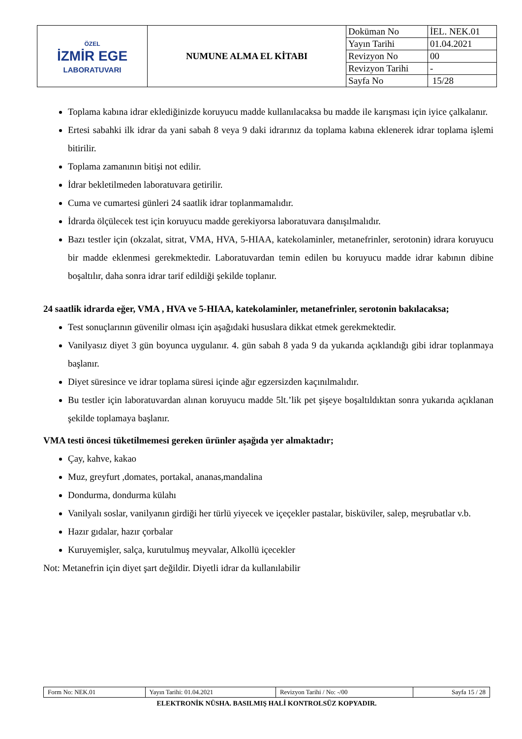| ÖZEL İZMİR EGE LABORATUVARI | NUMUNE ALMA EL KİTABI | Doküman No | İEL. NEK.01 |
| | | Yayın Tarihi | 01.04.2021 |
| | | Revizyon No | 00 |
| | | Revizyon Tarihi | - |
| | | Sayfa No | 15/28 |
Toplama kabına idrar eklediğinizde koruyucu madde kullanılacaksa bu madde ile karışması için iyice çalkalanır.
Ertesi sabahki ilk idrar da yani sabah 8 veya 9 daki idrarınız da toplama kabına eklenerek idrar toplama işlemi bitirilir.
Toplama zamanının bitişi not edilir.
İdrar bekletilmeden laboratuvara getirilir.
Cuma ve cumartesi günleri 24 saatlik idrar toplanmamalıdır.
İdrarda ölçülecek test için koruyucu madde gerekiyorsa laboratuvara danışılmalıdır.
Bazı testler için (okzalat, sitrat, VMA, HVA, 5-HIAA, katekolaminler, metanefrinler, serotonin) idrara koruyucu bir madde eklenmesi gerekmektedir. Laboratuvardan temin edilen bu koruyucu madde idrar kabının dibine boşaltılır, daha sonra idrar tarif edildiği şekilde toplanır.
24 saatlik idrarda eğer, VMA , HVA ve 5-HIAA, katekolaminler, metanefrinler, serotonin bakılacaksa;
Test sonuçlarının güvenilir olması için aşağıdaki hususlara dikkat etmek gerekmektedir.
Vanilyasız diyet 3 gün boyunca uygulanır. 4. gün sabah 8 yada 9 da yukarıda açıklandığı gibi idrar toplanmaya başlanır.
Diyet süresince ve idrar toplama süresi içinde ağır egzersizden kaçınılmalıdır.
Bu testler için laboratuvardan alınan koruyucu madde 5lt.’lik pet şişeye boşaltıldıktan sonra yukarıda açıklanan şekilde toplamaya başlanır.
VMA testi öncesi tüketilmemesi gereken ürünler aşağıda yer almaktadır;
Çay, kahve, kakao
Muz, greyfurt ,domates, portakal, ananas,mandalina
Dondurma, dondurma külahı
Vanilyalı soslar, vanilyanın girdiği her türlü yiyecek ve içeçekler pastalar, bisküviler, salep, meşrubatlar v.b.
Hazır gıdalar, hazır çorbalar
Kuruyemişler, salça, kurutulmuş meyvalar, Alkollü içecekler
Not: Metanefrin için diyet şart değildir. Diyetli idrar da kullanılabilir
| Form No: NEK.01 | Yayın Tarihi: 01.04.2021 | Revizyon Tarihi / No: -/00 | Sayfa 15 / 28 |
ELEKTRONİK NÜSHA. BASILMIŞ HALİ KONTROLSÜZ KOPYADIR.